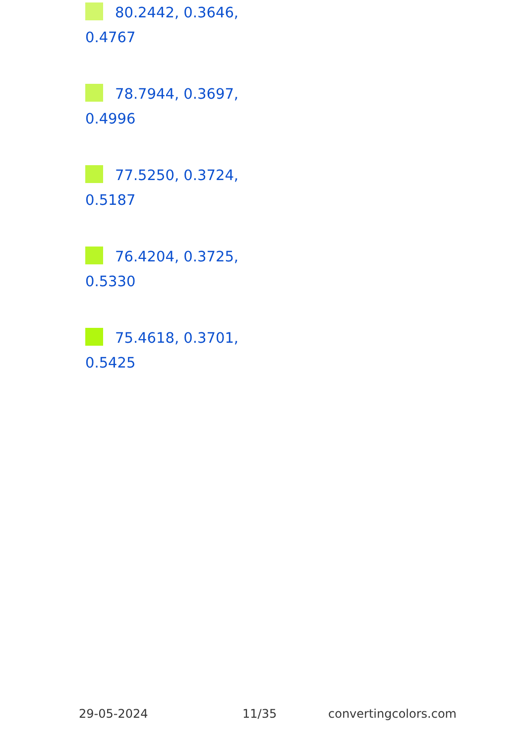80.2442, 0.3646, 0.4767
78.7944, 0.3697, 0.4996
77.5250, 0.3724, 0.5187
76.4204, 0.3725, 0.5330
75.4618, 0.3701, 0.5425
29-05-2024 11/35 convertingcolors.com